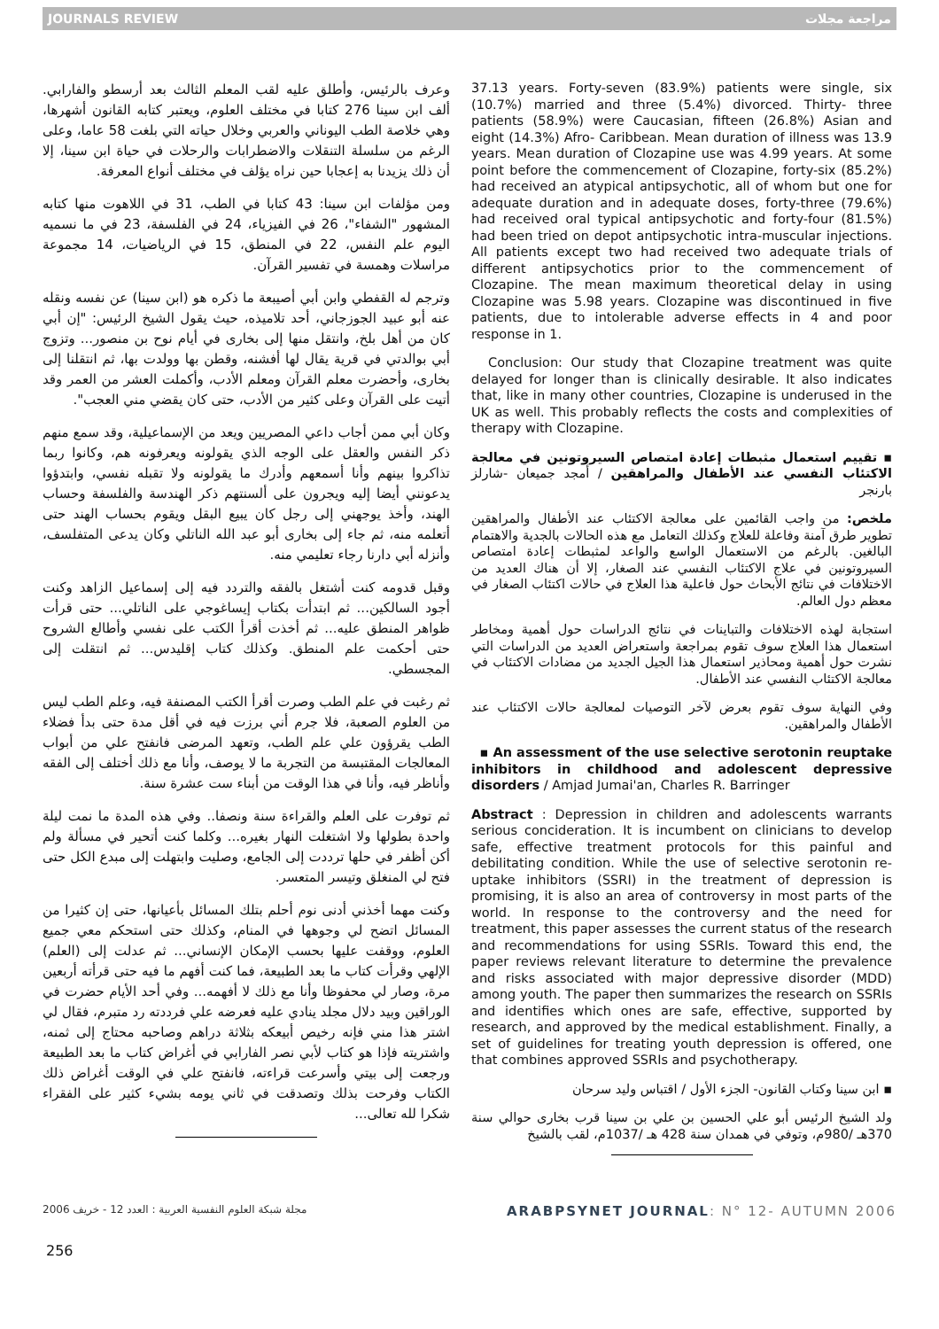JOURNALS REVIEW مراجعة مجلات
وعرف بالرئيس، وأطلق عليه لقب المعلم الثالث بعد أرسطو والفارابي. ألف ابن سينا 276 كتابا في مختلف العلوم، ويعتبر كتابه القانون أشهرها، وهي خلاصة الطب اليوناني والعربي وخلال حياته التي بلغت 58 عاما، وعلى الرغم من سلسلة التنقلات والاضطرابات والرحلات في حياة ابن سينا، إلا أن ذلك يزيدنا به إعجابا حين نراه يؤلف في مختلف أنواع المعرفة.
ومن مؤلفات ابن سينا: 43 كتابا في الطب، 31 في اللاهوت منها كتابه المشهور "الشفاء"، 26 في الفيزياء، 24 في الفلسفة، 23 في ما نسميه اليوم علم النفس، 22 في المنطق، 15 في الرياضيات، 14 مجموعة مراسلات وهمسة في تفسير القرآن.
وترجم له القفطي وابن أبي أصيبعة ما ذكره هو (ابن سينا) عن نفسه ونقله عنه أبو عبيد الجوزجاني، أحد تلاميذه، حيث يقول الشيخ الرئيس: "إن أبي كان من أهل بلخ، وانتقل منها إلى بخارى في أيام نوح بن منصور... وتزوج أبي بوالدتي في قرية يقال لها أفشنه، وقطن بها وولدت بها، ثم انتقلنا إلى بخارى، وأحضرت معلم القرآن ومعلم الأدب، وأكملت العشر من العمر وقد أتيت على القرآن وعلى كثير من الأدب، حتى كان يقضي مني العجب".
وكان أبي ممن أجاب داعي المصريين ويعد من الإسماعيلية، وقد سمع منهم ذكر النفس والعقل على الوجه الذي يقولونه ويعرفونه هم، وكانوا ربما تذاكروا بينهم وأنا أسمعهم وأدرك ما يقولونه ولا تقبله نفسي، وابتدؤوا يدعونني أيضا إليه ويجرون على ألسنتهم ذكر الهندسة والفلسفة وحساب الهند، وأخذ يوجهني إلى رجل كان يبيع البقل ويقوم بحساب الهند حتى أتعلمه منه، ثم جاء إلى بخارى أبو عبد الله الناتلي وكان يدعى المتفلسف، وأنزله أبي دارنا رجاء تعليمي منه.
وقبل قدومه كنت أشتغل بالفقه والتردد فيه إلى إسماعيل الزاهد وكنت أجود السالكين... ثم ابتدأت بكتاب إيساغوجي على الناتلي... حتى قرأت ظواهر المنطق عليه... ثم أخذت أقرأ الكتب على نفسي وأطالع الشروح حتى أحكمت علم المنطق. وكذلك كتاب إقليدس... ثم انتقلت إلى المجسطي.
ثم رغبت في علم الطب وصرت أقرأ الكتب المصنفة فيه، وعلم الطب ليس من العلوم الصعبة، فلا جرم أني برزت فيه في أقل مدة حتى بدأ فضلاء الطب يقرؤون علي علم الطب، وتعهد المرضى فانفتح علي من أبواب المعالجات المقتبسة من التجربة ما لا يوصف، وأنا مع ذلك أختلف إلى الفقه وأناظر فيه، وأنا في هذا الوقت من أبناء ست عشرة سنة.
ثم توفرت على العلم والقراءة سنة ونصفا.. وفي هذه المدة ما نمت ليلة واحدة بطولها ولا اشتغلت النهار بغيره... وكلما كنت أتحير في مسألة ولم أكن أظفر في حلها ترددت إلى الجامع، وصليت وابتهلت إلى مبدع الكل حتى فتح لي المنغلق وتيسر المتعسر.
وكنت مهما أخذني أدنى نوم أحلم بتلك المسائل بأعيانها، حتى إن كثيرا من المسائل اتضح لي وجوهها في المنام، وكذلك حتى استحكم معي جميع العلوم، ووقفت عليها بحسب الإمكان الإنساني... ثم عدلت إلى (العلم) الإلهي وقرأت كتاب ما بعد الطبيعة، فما كنت أفهم ما فيه حتى قرأته أربعين مرة، وصار لي محفوظا وأنا مع ذلك لا أفهمه... وفي أحد الأيام حضرت في الوراقين وبيد دلال مجلد ينادي عليه فعرضه علي فرددته رد متبرم، فقال لي اشتر هذا مني فإنه رخيص أبيعكه بثلاثة دراهم وصاحبه محتاج إلى ثمنه، واشتريته فإذا هو كتاب لأبي نصر الفارابي في أغراض كتاب ما بعد الطبيعة ورجعت إلى بيتي وأسرعت قراءته، فانفتح علي في الوقت أغراض ذلك الكتاب وفرحت بذلك وتصدقت في ثاني يومه بشيء كثير على الفقراء شكرا لله تعالى...
37.13 years. Forty-seven (83.9%) patients were single, six (10.7%) married and three (5.4%) divorced. Thirty- three patients (58.9%) were Caucasian, fifteen (26.8%) Asian and eight (14.3%) Afro- Caribbean. Mean duration of illness was 13.9 years. Mean duration of Clozapine use was 4.99 years. At some point before the commencement of Clozapine, forty-six (85.2%) had received an atypical antipsychotic, all of whom but one for adequate duration and in adequate doses, forty-three (79.6%) had received oral typical antipsychotic and forty-four (81.5%) had been tried on depot antipsychotic intra-muscular injections. All patients except two had received two adequate trials of different antipsychotics prior to the commencement of Clozapine. The mean maximum theoretical delay in using Clozapine was 5.98 years. Clozapine was discontinued in five patients, due to intolerable adverse effects in 4 and poor response in 1.
Conclusion: Our study that Clozapine treatment was quite delayed for longer than is clinically desirable. It also indicates that, like in many other countries, Clozapine is underused in the UK as well. This probably reflects the costs and complexities of therapy with Clozapine.
▪ تقييم استعمال مثبطات إعادة امتصاص السيروتونين في معالجة الاكتئاب النفسي عند الأطفال والمراهقين / أمجد جميعان -شارلز بارنجر
ملخص: من واجب القائمين على معالجة الاكتئاب عند الأطفال والمراهقين تطوير طرق آمنة وفاعلة للعلاج وكذلك التعامل مع هذه الحالات بالجدية والاهتمام البالغين. بالرغم من الاستعمال الواسع والواعد لمثبطات إعادة امتصاص السيروتونين في علاج الاكتئاب النفسي عند الصغار، إلا أن هناك العديد من الاختلافات في نتائج الأبحاث حول فاعلية هذا العلاج في حالات اكتئاب الصغار في معظم دول العالم.
استجابة لهذه الاختلافات والتباينات في نتائج الدراسات حول أهمية ومخاطر استعمال هذا العلاج سوف تقوم بمراجعة واستعراض العديد من الدراسات التي نشرت حول أهمية ومحاذير استعمال هذا الجيل الجديد من مضادات الاكتئاب في معالجة الاكتئاب النفسي عند الأطفال.
وفي النهاية سوف تقوم بعرض لآخر التوصيات لمعالجة حالات الاكتئاب عند الأطفال والمراهقين.
▪ An assessment of the use selective serotonin reuptake inhibitors in childhood and adolescent depressive disorders / Amjad Jumai'an, Charles R. Barringer
Abstract : Depression in children and adolescents warrants serious concideration. It is incumbent on clinicians to develop safe, effective treatment protocols for this painful and debilitating condition. While the use of selective serotonin re-uptake inhibitors (SSRI) in the treatment of depression is promising, it is also an area of controversy in most parts of the world. In response to the controversy and the need for treatment, this paper assesses the current status of the research and recommendations for using SSRIs. Toward this end, the paper reviews relevant literature to determine the prevalence and risks associated with major depressive disorder (MDD) among youth. The paper then summarizes the research on SSRIs and identifies which ones are safe, effective, supported by research, and approved by the medical establishment. Finally, a set of guidelines for treating youth depression is offered, one that combines approved SSRIs and psychotherapy.
▪ ابن سينا وكتاب القانون- الجزء الأول / اقتباس وليد سرحان
ولد الشيخ الرئيس أبو علي الحسين بن علي بن سينا قرب بخارى حوالي سنة 370هـ /980م، وتوفي في همدان سنة 428 هـ /1037م، لقب بالشيخ
مجلة شبكة العلوم النفسية العربية : العدد 12 - خريف 2006 ARABPSYNET JOURNAL: N° 12- AUTUMN 2006
256